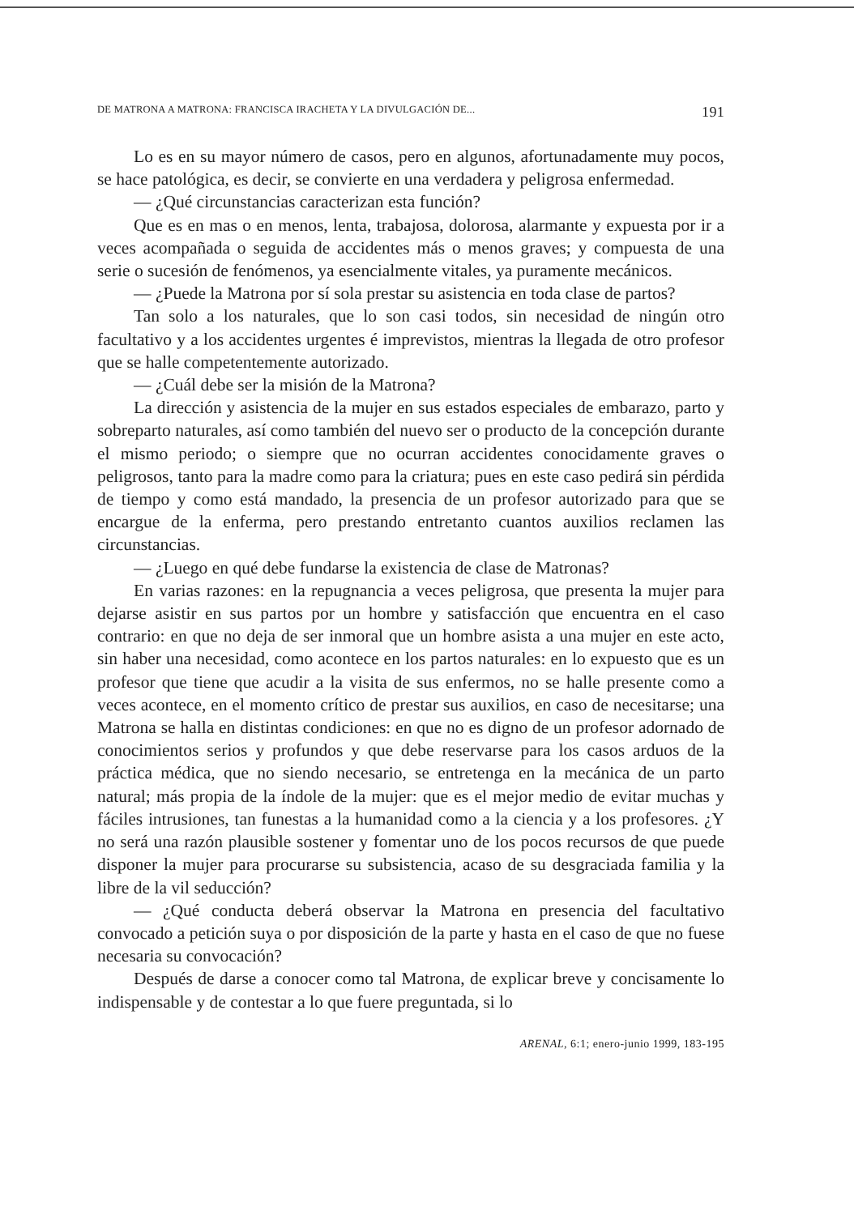DE MATRONA A MATRONA: FRANCISCA IRACHETA Y LA DIVULGACIÓN DE... 191
Lo es en su mayor número de casos, pero en algunos, afortunadamente muy pocos, se hace patológica, es decir, se convierte en una verdadera y peligrosa enfermedad.
— ¿Qué circunstancias caracterizan esta función?
Que es en mas o en menos, lenta, trabajosa, dolorosa, alarmante y expuesta por ir a veces acompañada o seguida de accidentes más o menos graves; y compuesta de una serie o sucesión de fenómenos, ya esencialmente vitales, ya puramente mecánicos.
— ¿Puede la Matrona por sí sola prestar su asistencia en toda clase de partos?
Tan solo a los naturales, que lo son casi todos, sin necesidad de ningún otro facultativo y a los accidentes urgentes é imprevistos, mientras la llegada de otro profesor que se halle competentemente autorizado.
— ¿Cuál debe ser la misión de la Matrona?
La dirección y asistencia de la mujer en sus estados especiales de embarazo, parto y sobreparto naturales, así como también del nuevo ser o producto de la concepción durante el mismo periodo; o siempre que no ocurran accidentes conocidamente graves o peligrosos, tanto para la madre como para la criatura; pues en este caso pedirá sin pérdida de tiempo y como está mandado, la presencia de un profesor autorizado para que se encargue de la enferma, pero prestando entretanto cuantos auxilios reclamen las circunstancias.
— ¿Luego en qué debe fundarse la existencia de clase de Matronas?
En varias razones: en la repugnancia a veces peligrosa, que presenta la mujer para dejarse asistir en sus partos por un hombre y satisfacción que encuentra en el caso contrario: en que no deja de ser inmoral que un hombre asista a una mujer en este acto, sin haber una necesidad, como acontece en los partos naturales: en lo expuesto que es un profesor que tiene que acudir a la visita de sus enfermos, no se halle presente como a veces acontece, en el momento crítico de prestar sus auxilios, en caso de necesitarse; una Matrona se halla en distintas condiciones: en que no es digno de un profesor adornado de conocimientos serios y profundos y que debe reservarse para los casos arduos de la práctica médica, que no siendo necesario, se entretenga en la mecánica de un parto natural; más propia de la índole de la mujer: que es el mejor medio de evitar muchas y fáciles intrusiones, tan funestas a la humanidad como a la ciencia y a los profesores. ¿Y no será una razón plausible sostener y fomentar uno de los pocos recursos de que puede disponer la mujer para procurarse su subsistencia, acaso de su desgraciada familia y la libre de la vil seducción?
— ¿Qué conducta deberá observar la Matrona en presencia del facultativo convocado a petición suya o por disposición de la parte y hasta en el caso de que no fuese necesaria su convocación?
Después de darse a conocer como tal Matrona, de explicar breve y concisamente lo indispensable y de contestar a lo que fuere preguntada, si lo
ARENAL, 6:1; enero-junio 1999, 183-195